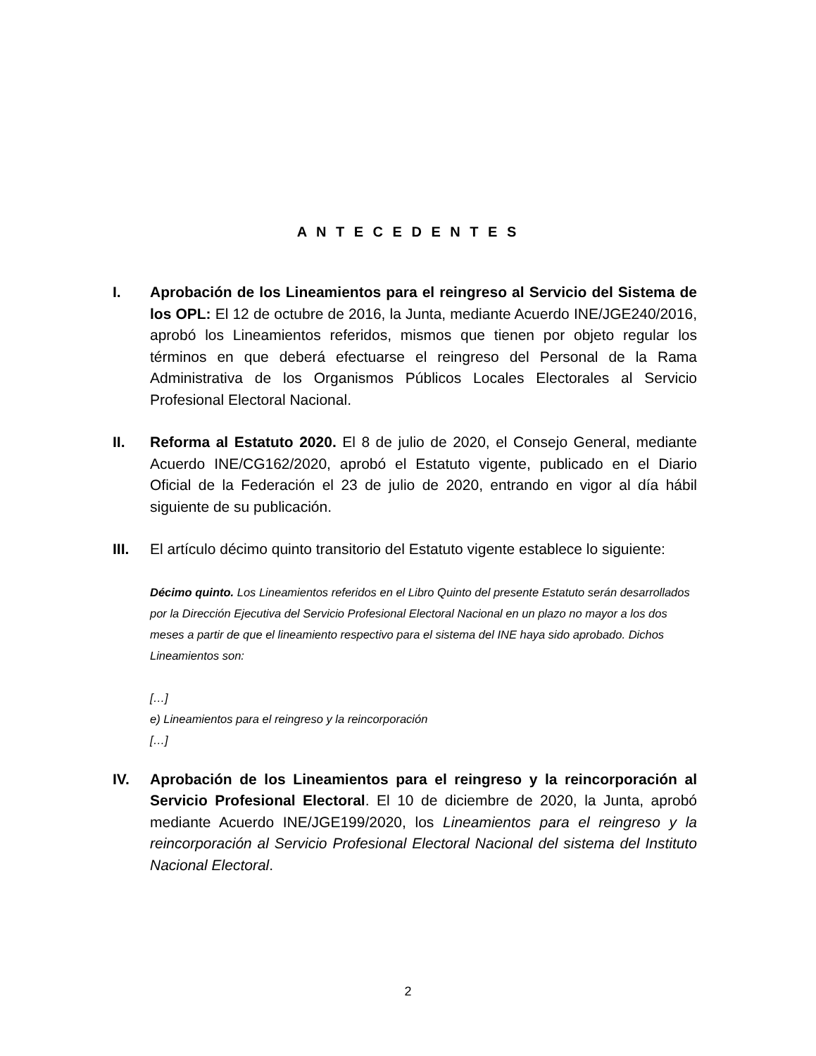A N T E C E D E N T E S
I. Aprobación de los Lineamientos para el reingreso al Servicio del Sistema de los OPL: El 12 de octubre de 2016, la Junta, mediante Acuerdo INE/JGE240/2016, aprobó los Lineamientos referidos, mismos que tienen por objeto regular los términos en que deberá efectuarse el reingreso del Personal de la Rama Administrativa de los Organismos Públicos Locales Electorales al Servicio Profesional Electoral Nacional.
II. Reforma al Estatuto 2020. El 8 de julio de 2020, el Consejo General, mediante Acuerdo INE/CG162/2020, aprobó el Estatuto vigente, publicado en el Diario Oficial de la Federación el 23 de julio de 2020, entrando en vigor al día hábil siguiente de su publicación.
III. El artículo décimo quinto transitorio del Estatuto vigente establece lo siguiente:
Décimo quinto. Los Lineamientos referidos en el Libro Quinto del presente Estatuto serán desarrollados por la Dirección Ejecutiva del Servicio Profesional Electoral Nacional en un plazo no mayor a los dos meses a partir de que el lineamiento respectivo para el sistema del INE haya sido aprobado. Dichos Lineamientos son:
[…]
e) Lineamientos para el reingreso y la reincorporación
[…]
IV. Aprobación de los Lineamientos para el reingreso y la reincorporación al Servicio Profesional Electoral. El 10 de diciembre de 2020, la Junta, aprobó mediante Acuerdo INE/JGE199/2020, los Lineamientos para el reingreso y la reincorporación al Servicio Profesional Electoral Nacional del sistema del Instituto Nacional Electoral.
2